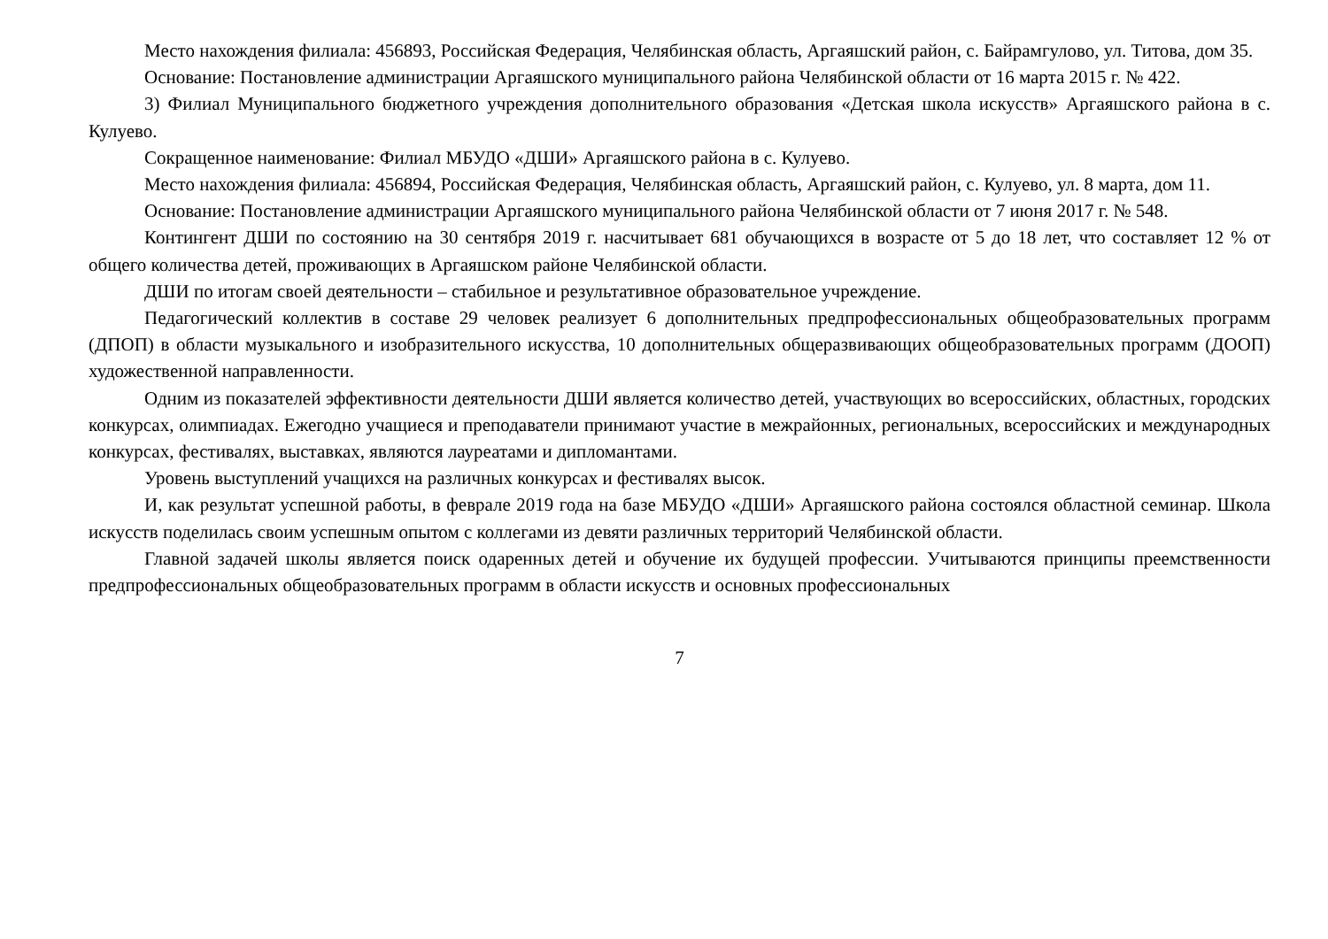Место нахождения филиала: 456893, Российская Федерация, Челябинская область, Аргаяшский район, с. Байрамгулово, ул. Титова, дом 35.
Основание: Постановление администрации Аргаяшского муниципального района Челябинской области от 16 марта 2015 г. № 422.
3) Филиал Муниципального бюджетного учреждения дополнительного образования «Детская школа искусств» Аргаяшского района в с. Кулуево.
Сокращенное наименование: Филиал МБУДО «ДШИ» Аргаяшского района в с. Кулуево.
Место нахождения филиала: 456894, Российская Федерация, Челябинская область, Аргаяшский район, с. Кулуево, ул. 8 марта, дом 11.
Основание: Постановление администрации Аргаяшского муниципального района Челябинской области от 7 июня 2017 г. № 548.
Контингент ДШИ по состоянию на 30 сентября 2019 г. насчитывает 681 обучающихся в возрасте от 5 до 18 лет, что составляет 12 % от общего количества детей, проживающих в Аргаяшском районе Челябинской области.
ДШИ по итогам своей деятельности – стабильное и результативное образовательное учреждение.
Педагогический коллектив в составе 29 человек реализует 6 дополнительных предпрофессиональных общеобразовательных программ (ДПОП) в области музыкального и изобразительного искусства, 10 дополнительных общеразвивающих общеобразовательных программ (ДООП) художественной направленности.
Одним из показателей эффективности деятельности ДШИ является количество детей, участвующих во всероссийских, областных, городских конкурсах, олимпиадах. Ежегодно учащиеся и преподаватели принимают участие в межрайонных, региональных, всероссийских и международных конкурсах, фестивалях, выставках, являются лауреатами и дипломантами.
Уровень выступлений учащихся на различных конкурсах и фестивалях высок.
И, как результат успешной работы, в феврале 2019 года на базе МБУДО «ДШИ» Аргаяшского района состоялся областной семинар. Школа искусств поделилась своим успешным опытом с коллегами из девяти различных территорий Челябинской области.
Главной задачей школы является поиск одаренных детей и обучение их будущей профессии. Учитываются принципы преемственности предпрофессиональных общеобразовательных программ в области искусств и основных профессиональных
7